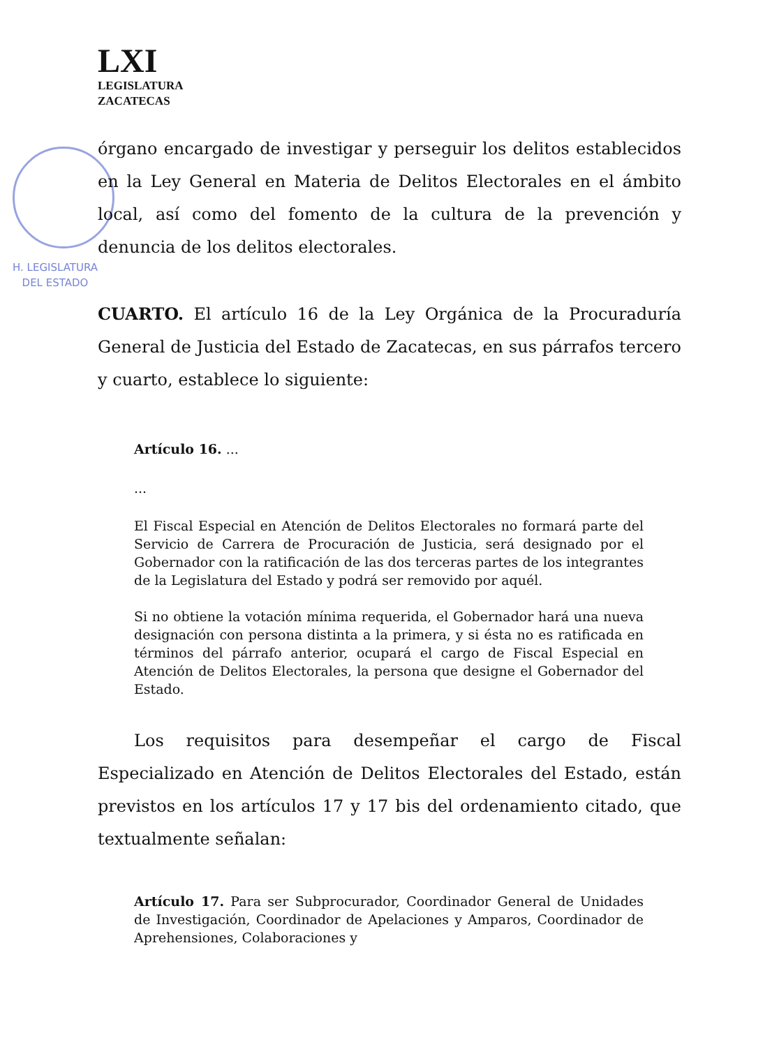LXI
LEGISLATURA
ZACATECAS
H. LEGISLATURA
DEL ESTADO
órgano encargado de investigar y perseguir los delitos establecidos en la Ley General en Materia de Delitos Electorales en el ámbito local, así como del fomento de la cultura de la prevención y denuncia de los delitos electorales.
CUARTO. El artículo 16 de la Ley Orgánica de la Procuraduría General de Justicia del Estado de Zacatecas, en sus párrafos tercero y cuarto, establece lo siguiente:
Artículo 16. ...
...
El Fiscal Especial en Atención de Delitos Electorales no formará parte del Servicio de Carrera de Procuración de Justicia, será designado por el Gobernador con la ratificación de las dos terceras partes de los integrantes de la Legislatura del Estado y podrá ser removido por aquél.
Si no obtiene la votación mínima requerida, el Gobernador hará una nueva designación con persona distinta a la primera, y si ésta no es ratificada en términos del párrafo anterior, ocupará el cargo de Fiscal Especial en Atención de Delitos Electorales, la persona que designe el Gobernador del Estado.
Los requisitos para desempeñar el cargo de Fiscal Especializado en Atención de Delitos Electorales del Estado, están previstos en los artículos 17 y 17 bis del ordenamiento citado, que textualmente señalan:
Artículo 17. Para ser Subprocurador, Coordinador General de Unidades de Investigación, Coordinador de Apelaciones y Amparos, Coordinador de Aprehensiones, Colaboraciones y